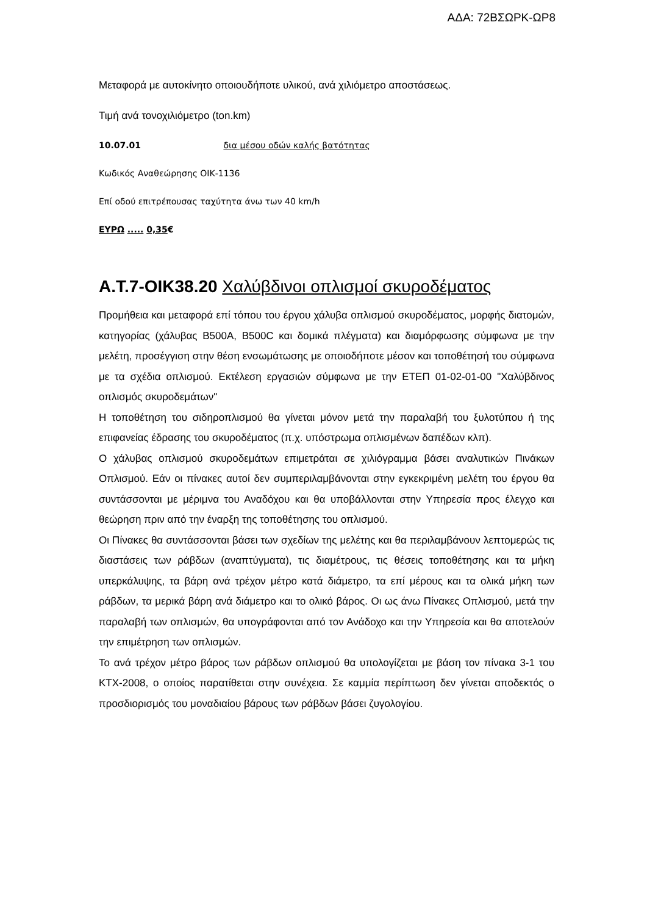ΑΔΑ: 72ΒΣΩΡΚ-ΩΡ8
Μεταφορά με αυτοκίνητο οποιουδήποτε υλικού, ανά χιλιόμετρο αποστάσεως.
Τιμή ανά τονοχιλιόμετρο (ton.km)
10.07.01 δια μέσου οδών καλής βατότητας
Κωδικός Αναθεώρησης ΟΙΚ-1136
Επί οδού επιτρέπουσας ταχύτητα άνω των 40 km/h
ΕΥΡΩ ..... 0,35€
Α.Τ.7-ΟΙΚ38.20 Χαλύβδινοι οπλισμοί σκυροδέματος
Προμήθεια και μεταφορά επί τόπου του έργου χάλυβα οπλισμού σκυροδέματος, μορφής διατομών, κατηγορίας (χάλυβας B500A, B500C και δομικά πλέγματα) και διαμόρφωσης σύμφωνα με την μελέτη, προσέγγιση στην θέση ενσωμάτωσης με οποιοδήποτε μέσον και τοποθέτησή του σύμφωνα με τα σχέδια οπλισμού. Εκτέλεση εργασιών σύμφωνα με την ΕΤΕΠ 01-02-01-00 "Χαλύβδινος οπλισμός σκυροδεμάτων"
Η τοποθέτηση του σιδηροπλισμού θα γίνεται μόνον μετά την παραλαβή του ξυλοτύπου ή της επιφανείας έδρασης του σκυροδέματος (π.χ. υπόστρωμα οπλισμένων δαπέδων κλπ).
Ο χάλυβας οπλισμού σκυροδεμάτων επιμετράται σε χιλιόγραμμα βάσει αναλυτικών Πινάκων Οπλισμού. Εάν οι πίνακες αυτοί δεν συμπεριλαμβάνονται στην εγκεκριμένη μελέτη του έργου θα συντάσσονται με μέριμνα του Αναδόχου και θα υποβάλλονται στην Υπηρεσία προς έλεγχο και θεώρηση πριν από την έναρξη της τοποθέτησης του οπλισμού.
Οι Πίνακες θα συντάσσονται βάσει των σχεδίων της μελέτης και θα περιλαμβάνουν λεπτομερώς τις διαστάσεις των ράβδων (αναπτύγματα), τις διαμέτρους, τις θέσεις τοποθέτησης και τα μήκη υπερκάλυψης, τα βάρη ανά τρέχον μέτρο κατά διάμετρο, τα επί μέρους και τα ολικά μήκη των ράβδων, τα μερικά βάρη ανά διάμετρο και το ολικό βάρος. Οι ως άνω Πίνακες Οπλισμού, μετά την παραλαβή των οπλισμών, θα υπογράφονται από τον Ανάδοχο και την Υπηρεσία και θα αποτελούν την επιμέτρηση των οπλισμών.
Το ανά τρέχον μέτρο βάρος των ράβδων οπλισμού θα υπολογίζεται με βάση τον πίνακα 3-1 του ΚΤΧ-2008, ο οποίος παρατίθεται στην συνέχεια. Σε καμμία περίπτωση δεν γίνεται αποδεκτός ο προσδιορισμός του μοναδιαίου βάρους των ράβδων βάσει ζυγολογίου.